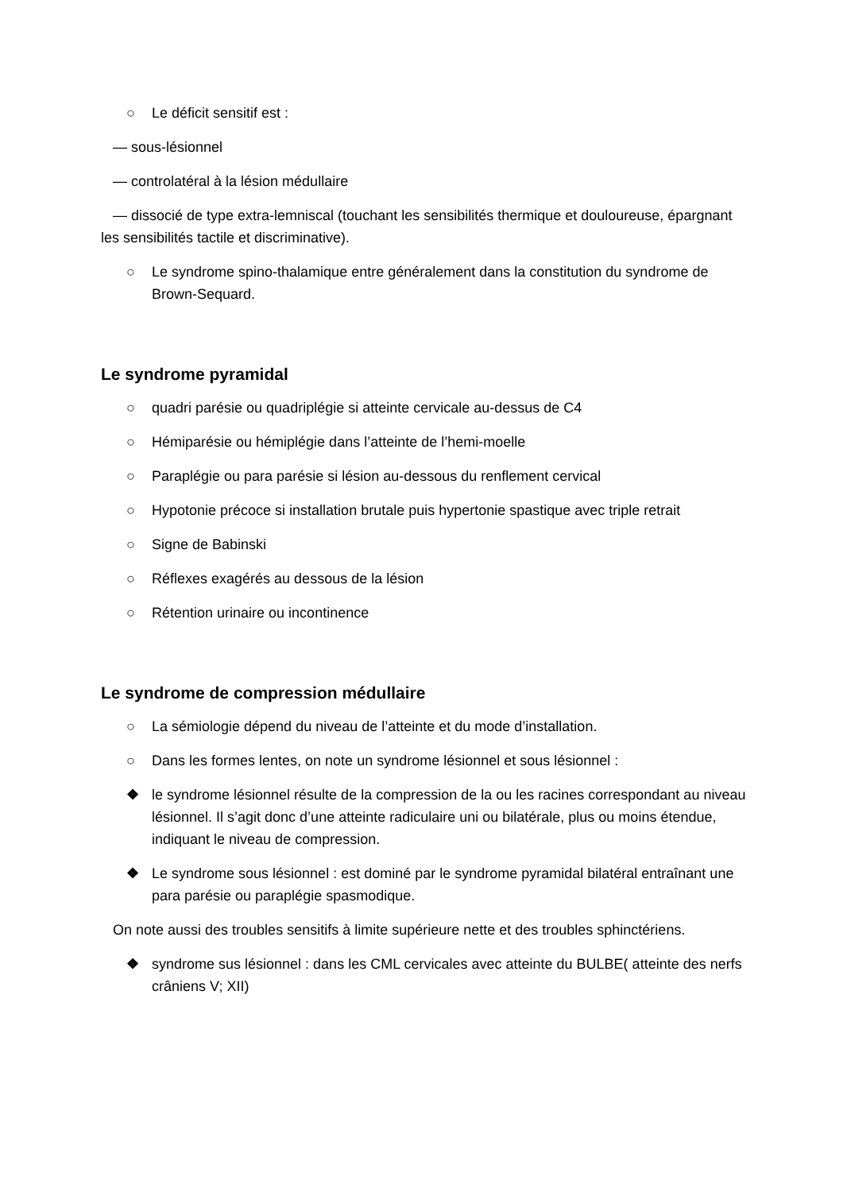○ Le déficit sensitif est :
— sous-lésionnel
— controlatéral à la lésion médullaire
— dissocié de type extra-lemniscal (touchant les sensibilités thermique et douloureuse, épargnant les sensibilités tactile et discriminative).
○ Le syndrome spino-thalamique entre généralement dans la constitution du syndrome de Brown-Sequard.
Le syndrome pyramidal
○ quadri parésie ou quadriplégie si atteinte cervicale au-dessus de C4
○ Hémiparésie ou hémiplégie dans l’atteinte de l’hemi-moelle
○ Paraplégie ou para parésie si lésion au-dessous du renflement cervical
○ Hypotonie précoce si installation brutale puis hypertonie spastique avec triple retrait
○ Signe de Babinski
○ Réflexes exagérés au dessous de la lésion
○ Rétention urinaire ou incontinence
Le syndrome de compression médullaire
○ La sémiologie dépend du niveau de l’atteinte et du mode d’installation.
○ Dans les formes lentes, on note un syndrome lésionnel et sous lésionnel :
❖ le syndrome lésionnel résulte de la compression de la ou les racines correspondant au niveau lésionnel. Il s’agit donc d’une atteinte radiculaire uni ou bilatérale, plus ou moins étendue, indiquant le niveau de compression.
❖ Le syndrome sous lésionnel : est dominé par le syndrome pyramidal bilatéral entraînant une para parésie ou paraplégie spasmodique.
On note aussi des troubles sensitifs à limite supérieure nette et des troubles sphinctériens.
❖ syndrome sus lésionnel : dans les CML cervicales avec atteinte du BULBE( atteinte des nerfs crâniens V; XII)